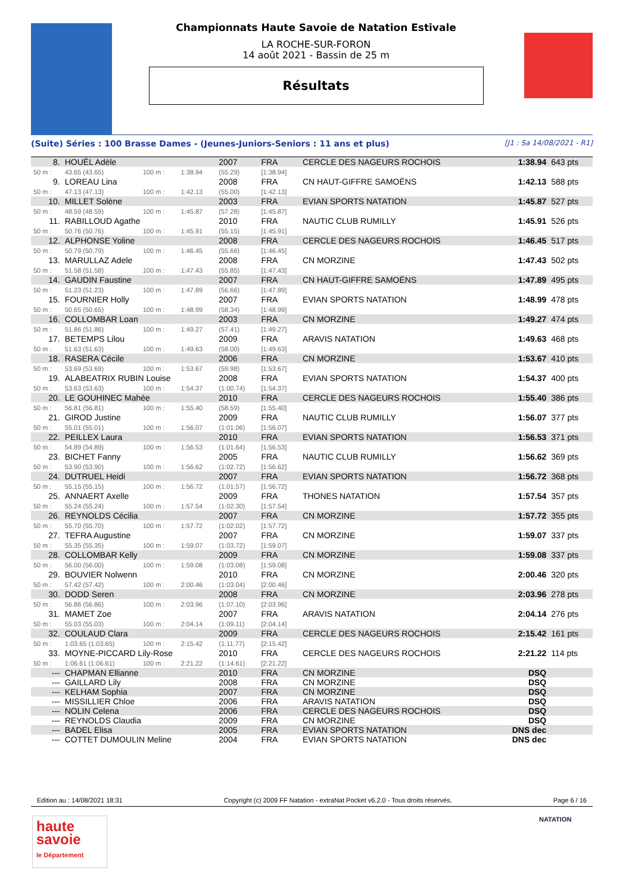Championnats Haute Savoie de Natation Estivale
LA ROCHE-SUR-FORON
14 août 2021 - Bassin de 25 m
Résultats
(Suite) Séries : 100 Brasse Dames - (Jeunes-Juniors-Seniors : 11 ans et plus) [J1 : Sa 14/08/2021 - R1]
| 8. | HOUËL Adèle | | | 2007 | FRA | CERCLE DES NAGEURS ROCHOIS | 1:38.94 | 643 pts |
| 50 m : | 43.65 (43.65) | 100 m : | 1:38.94 | (55.29) | [1:38.94] | | | |
| 9. | LOREAU Lina | | | 2008 | FRA | CN HAUT-GIFFRE SAMOËNS | 1:42.13 | 588 pts |
| 50 m : | 47.13 (47.13) | 100 m : | 1:42.13 | (55.00) | [1:42.13] | | | |
| 10. | MILLET Solène | | | 2003 | FRA | EVIAN SPORTS NATATION | 1:45.87 | 527 pts |
| 50 m : | 48.59 (48.59) | 100 m : | 1:45.87 | (57.28) | [1:45.87] | | | |
| 11. | RABILLOUD Agathe | | | 2010 | FRA | NAUTIC CLUB RUMILLY | 1:45.91 | 526 pts |
| 50 m : | 50.76 (50.76) | 100 m : | 1:45.91 | (55.15) | [1:45.91] | | | |
| 12. | ALPHONSE Yoline | | | 2008 | FRA | CERCLE DES NAGEURS ROCHOIS | 1:46.45 | 517 pts |
| 50 m : | 50.79 (50.79) | 100 m : | 1:46.45 | (55.66) | [1:46.45] | | | |
| 13. | MARULLAZ Adele | | | 2008 | FRA | CN MORZINE | 1:47.43 | 502 pts |
| 50 m : | 51.58 (51.58) | 100 m : | 1:47.43 | (55.85) | [1:47.43] | | | |
| 14. | GAUDIN Faustine | | | 2007 | FRA | CN HAUT-GIFFRE SAMOËNS | 1:47.89 | 495 pts |
| 50 m : | 51.23 (51.23) | 100 m : | 1:47.89 | (56.66) | [1:47.89] | | | |
| 15. | FOURNIER Holly | | | 2007 | FRA | EVIAN SPORTS NATATION | 1:48.99 | 478 pts |
| 50 m : | 50.65 (50.65) | 100 m : | 1:48.99 | (58.34) | [1:48.99] | | | |
| 16. | COLLOMBAR Loan | | | 2003 | FRA | CN MORZINE | 1:49.27 | 474 pts |
| 50 m : | 51.86 (51.86) | 100 m : | 1:49.27 | (57.41) | [1:49.27] | | | |
| 17. | BETEMPS Lilou | | | 2009 | FRA | ARAVIS NATATION | 1:49.63 | 468 pts |
| 50 m : | 51.63 (51.63) | 100 m : | 1:49.63 | (58.00) | [1:49.63] | | | |
| 18. | RASERA Cécile | | | 2006 | FRA | CN MORZINE | 1:53.67 | 410 pts |
| 50 m : | 53.69 (53.69) | 100 m : | 1:53.67 | (59.98) | [1:53.67] | | | |
| 19. | ALABEATRIX RUBIN Louise | | | 2008 | FRA | EVIAN SPORTS NATATION | 1:54.37 | 400 pts |
| 50 m : | 53.63 (53.63) | 100 m : | 1:54.37 | (1:00.74) | [1:54.37] | | | |
| 20. | LE GOUHINEC Mahée | | | 2010 | FRA | CERCLE DES NAGEURS ROCHOIS | 1:55.40 | 386 pts |
| 50 m : | 56.81 (56.81) | 100 m : | 1:55.40 | (58.59) | [1:55.40] | | | |
| 21. | GIROD Justine | | | 2009 | FRA | NAUTIC CLUB RUMILLY | 1:56.07 | 377 pts |
| 50 m : | 55.01 (55.01) | 100 m : | 1:56.07 | (1:01.06) | [1:56.07] | | | |
| 22. | PEILLEX Laura | | | 2010 | FRA | EVIAN SPORTS NATATION | 1:56.53 | 371 pts |
| 50 m : | 54.89 (54.89) | 100 m : | 1:56.53 | (1:01.64) | [1:56.53] | | | |
| 23. | BICHET Fanny | | | 2005 | FRA | NAUTIC CLUB RUMILLY | 1:56.62 | 369 pts |
| 50 m : | 53.90 (53.90) | 100 m : | 1:56.62 | (1:02.72) | [1:56.62] | | | |
| 24. | DUTRUEL Heidi | | | 2007 | FRA | EVIAN SPORTS NATATION | 1:56.72 | 368 pts |
| 50 m : | 55.15 (55.15) | 100 m : | 1:56.72 | (1:01.57) | [1:56.72] | | | |
| 25. | ANNAERT Axelle | | | 2009 | FRA | THONES NATATION | 1:57.54 | 357 pts |
| 50 m : | 55.24 (55.24) | 100 m : | 1:57.54 | (1:02.30) | [1:57.54] | | | |
| 26. | REYNOLDS Cécilia | | | 2007 | FRA | CN MORZINE | 1:57.72 | 355 pts |
| 50 m : | 55.70 (55.70) | 100 m : | 1:57.72 | (1:02.02) | [1:57.72] | | | |
| 27. | TEFRA Augustine | | | 2007 | FRA | CN MORZINE | 1:59.07 | 337 pts |
| 50 m : | 55.35 (55.35) | 100 m : | 1:59.07 | (1:03.72) | [1:59.07] | | | |
| 28. | COLLOMBAR Kelly | | | 2009 | FRA | CN MORZINE | 1:59.08 | 337 pts |
| 50 m : | 56.00 (56.00) | 100 m : | 1:59.08 | (1:03.08) | [1:59.08] | | | |
| 29. | BOUVIER Nolwenn | | | 2010 | FRA | CN MORZINE | 2:00.46 | 320 pts |
| 50 m : | 57.42 (57.42) | 100 m : | 2:00.46 | (1:03.04) | [2:00.46] | | | |
| 30. | DODD Seren | | | 2008 | FRA | CN MORZINE | 2:03.96 | 278 pts |
| 50 m : | 56.86 (56.86) | 100 m : | 2:03.96 | (1:07.10) | [2:03.96] | | | |
| 31. | MAMET Zoe | | | 2007 | FRA | ARAVIS NATATION | 2:04.14 | 276 pts |
| 50 m : | 55.03 (55.03) | 100 m : | 2:04.14 | (1:09.11) | [2:04.14] | | | |
| 32. | COULAUD Clara | | | 2009 | FRA | CERCLE DES NAGEURS ROCHOIS | 2:15.42 | 161 pts |
| 50 m : | 1:03.65 (1:03.65) | 100 m : | 2:15.42 | (1:11.77) | [2:15.42] | | | |
| 33. | MOYNE-PICCARD Lily-Rose | | | 2010 | FRA | CERCLE DES NAGEURS ROCHOIS | 2:21.22 | 114 pts |
| 50 m : | 1:06.61 (1:06.61) | 100 m : | 2:21.22 | (1:14.61) | [2:21.22] | | | |
| --- | CHAPMAN Ellianne | | | 2010 | FRA | CN MORZINE | DSQ | |
| --- | GAILLARD Lily | | | 2008 | FRA | CN MORZINE | DSQ | |
| --- | KELHAM Sophia | | | 2007 | FRA | CN MORZINE | DSQ | |
| --- | MISSILLIER Chloe | | | 2006 | FRA | ARAVIS NATATION | DSQ | |
| --- | NOLIN Celena | | | 2006 | FRA | CERCLE DES NAGEURS ROCHOIS | DSQ | |
| --- | REYNOLDS Claudia | | | 2009 | FRA | CN MORZINE | DSQ | |
| --- | BADEL Elisa | | | 2005 | FRA | EVIAN SPORTS NATATION | DNS dec | |
| --- | COTTET DUMOULIN Meline | | | 2004 | FRA | EVIAN SPORTS NATATION | DNS dec | |
Edition au : 14/08/2021 18:31 Copyright (c) 2009 FF Natation - extraNat Pocket v6.2.0 - Tous droits réservés. Page 6 / 16
haute
savoie
le Département
NATATION